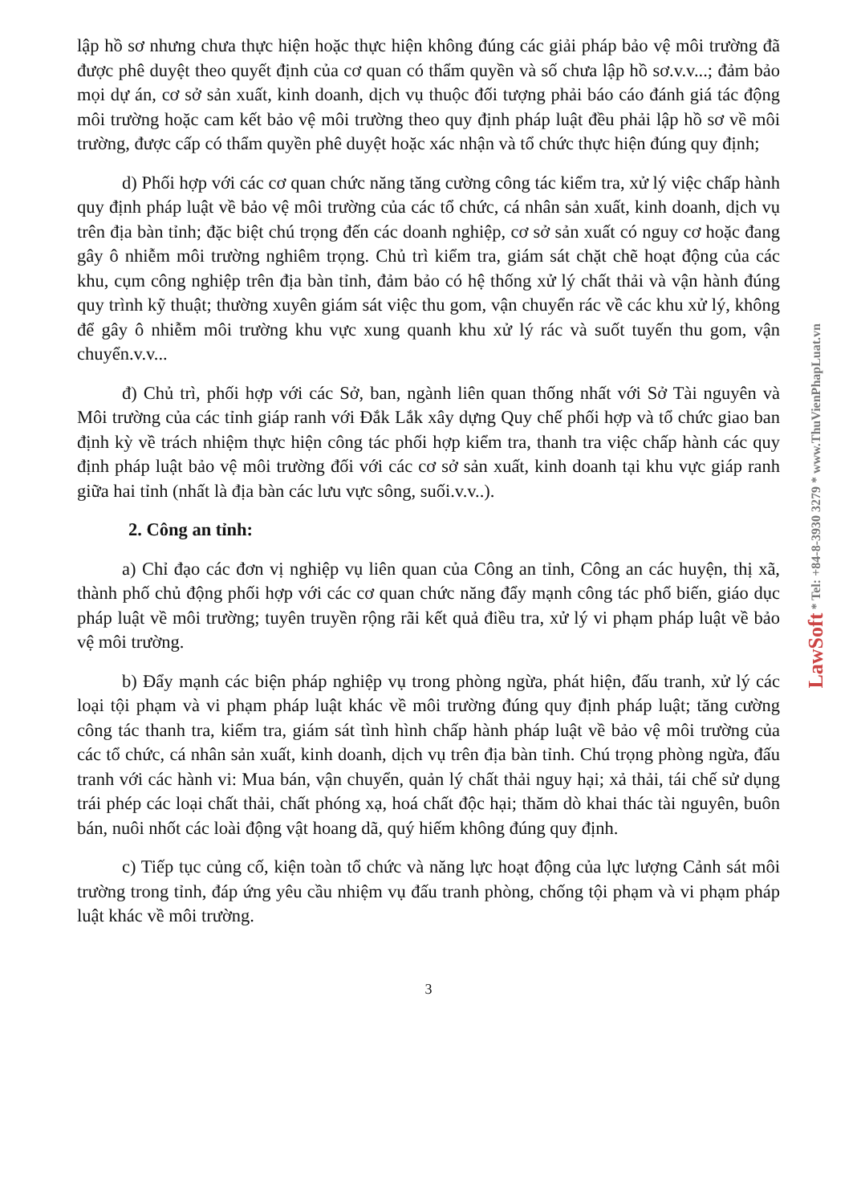lập hồ sơ nhưng chưa thực hiện hoặc thực hiện không đúng các giải pháp bảo vệ môi trường đã được phê duyệt theo quyết định của cơ quan có thẩm quyền và số chưa lập hồ sơ.v.v...; đảm bảo mọi dự án, cơ sở sản xuất, kinh doanh, dịch vụ thuộc đối tượng phải báo cáo đánh giá tác động môi trường hoặc cam kết bảo vệ môi trường theo quy định pháp luật đều phải lập hồ sơ về môi trường, được cấp có thẩm quyền phê duyệt hoặc xác nhận và tổ chức thực hiện đúng quy định;
d) Phối hợp với các cơ quan chức năng tăng cường công tác kiểm tra, xử lý việc chấp hành quy định pháp luật về bảo vệ môi trường của các tổ chức, cá nhân sản xuất, kinh doanh, dịch vụ trên địa bàn tỉnh; đặc biệt chú trọng đến các doanh nghiệp, cơ sở sản xuất có nguy cơ hoặc đang gây ô nhiễm môi trường nghiêm trọng. Chủ trì kiểm tra, giám sát chặt chẽ hoạt động của các khu, cụm công nghiệp trên địa bàn tỉnh, đảm bảo có hệ thống xử lý chất thải và vận hành đúng quy trình kỹ thuật; thường xuyên giám sát việc thu gom, vận chuyển rác về các khu xử lý, không để gây ô nhiễm môi trường khu vực xung quanh khu xử lý rác và suốt tuyến thu gom, vận chuyển.v.v...
đ) Chủ trì, phối hợp với các Sở, ban, ngành liên quan thống nhất với Sở Tài nguyên và Môi trường của các tỉnh giáp ranh với Đắk Lắk xây dựng Quy chế phối hợp và tổ chức giao ban định kỳ về trách nhiệm thực hiện công tác phối hợp kiểm tra, thanh tra việc chấp hành các quy định pháp luật bảo vệ môi trường đối với các cơ sở sản xuất, kinh doanh tại khu vực giáp ranh giữa hai tỉnh (nhất là địa bàn các lưu vực sông, suối.v.v..).
2. Công an tỉnh:
a) Chỉ đạo các đơn vị nghiệp vụ liên quan của Công an tỉnh, Công an các huyện, thị xã, thành phố chủ động phối hợp với các cơ quan chức năng đẩy mạnh công tác phổ biến, giáo dục pháp luật về môi trường; tuyên truyền rộng rãi kết quả điều tra, xử lý vi phạm pháp luật về bảo vệ môi trường.
b) Đẩy mạnh các biện pháp nghiệp vụ trong phòng ngừa, phát hiện, đấu tranh, xử lý các loại tội phạm và vi phạm pháp luật khác về môi trường đúng quy định pháp luật; tăng cường công tác thanh tra, kiểm tra, giám sát tình hình chấp hành pháp luật về bảo vệ môi trường của các tổ chức, cá nhân sản xuất, kinh doanh, dịch vụ trên địa bàn tỉnh. Chú trọng phòng ngừa, đấu tranh với các hành vi: Mua bán, vận chuyển, quản lý chất thải nguy hại; xả thải, tái chế sử dụng trái phép các loại chất thải, chất phóng xạ, hoá chất độc hại; thăm dò khai thác tài nguyên, buôn bán, nuôi nhốt các loài động vật hoang dã, quý hiếm không đúng quy định.
c) Tiếp tục củng cố, kiện toàn tổ chức và năng lực hoạt động của lực lượng Cảnh sát môi trường trong tỉnh, đáp ứng yêu cầu nhiệm vụ đấu tranh phòng, chống tội phạm và vi phạm pháp luật khác về môi trường.
3
LawSoft * Tel: +84-8-3930 3279 * www.ThuVienPhapLuat.vn